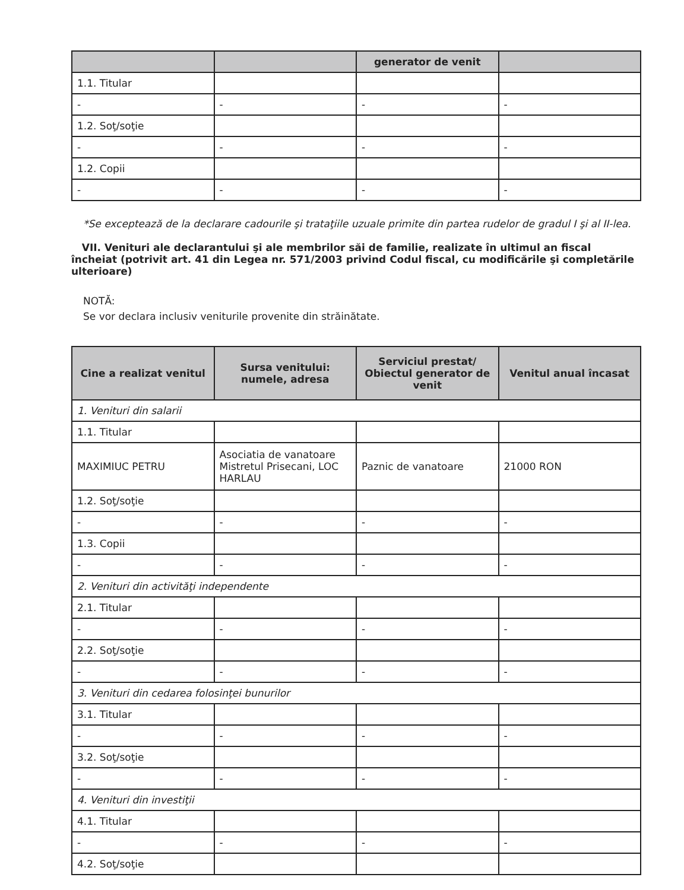| | | generator de venit | |
| --- | --- | --- | --- |
| 1.1. Titular | | | |
| - | - | - | - |
| 1.2. Soţ/soţie | | | |
| - | - | - | - |
| 1.2. Copii | | | |
| - | - | - | - |
*Se exceptează de la declarare cadourile şi trataţiile uzuale primite din partea rudelor de gradul I şi al II-lea.
VII. Venituri ale declarantului şi ale membrilor săi de familie, realizate în ultimul an fiscal încheiat (potrivit art. 41 din Legea nr. 571/2003 privind Codul fiscal, cu modificările şi completările ulterioare)
NOTĂ:
Se vor declara inclusiv veniturile provenite din străinătate.
| Cine a realizat venitul | Sursa venitului: numele, adresa | Serviciul prestat/ Obiectul generator de venit | Venitul anual încasat |
| --- | --- | --- | --- |
| 1. Venituri din salarii | | | |
| 1.1. Titular | | | |
| MAXIMIUC PETRU | Asociatia de vanatoare Mistretul Prisecani, LOC HARLAU | Paznic de vanatoare | 21000 RON |
| 1.2. Soţ/soţie | | | |
| - | - | - | - |
| 1.3. Copii | | | |
| - | - | - | - |
| 2. Venituri din activităţi independente | | | |
| 2.1. Titular | | | |
| - | - | - | - |
| 2.2. Soţ/soţie | | | |
| - | - | - | - |
| 3. Venituri din cedarea folosinţei bunurilor | | | |
| 3.1. Titular | | | |
| - | - | - | - |
| 3.2. Soţ/soţie | | | |
| - | - | - | - |
| 4. Venituri din investiţii | | | |
| 4.1. Titular | | | |
| - | - | - | - |
| 4.2. Soţ/soţie | | | |